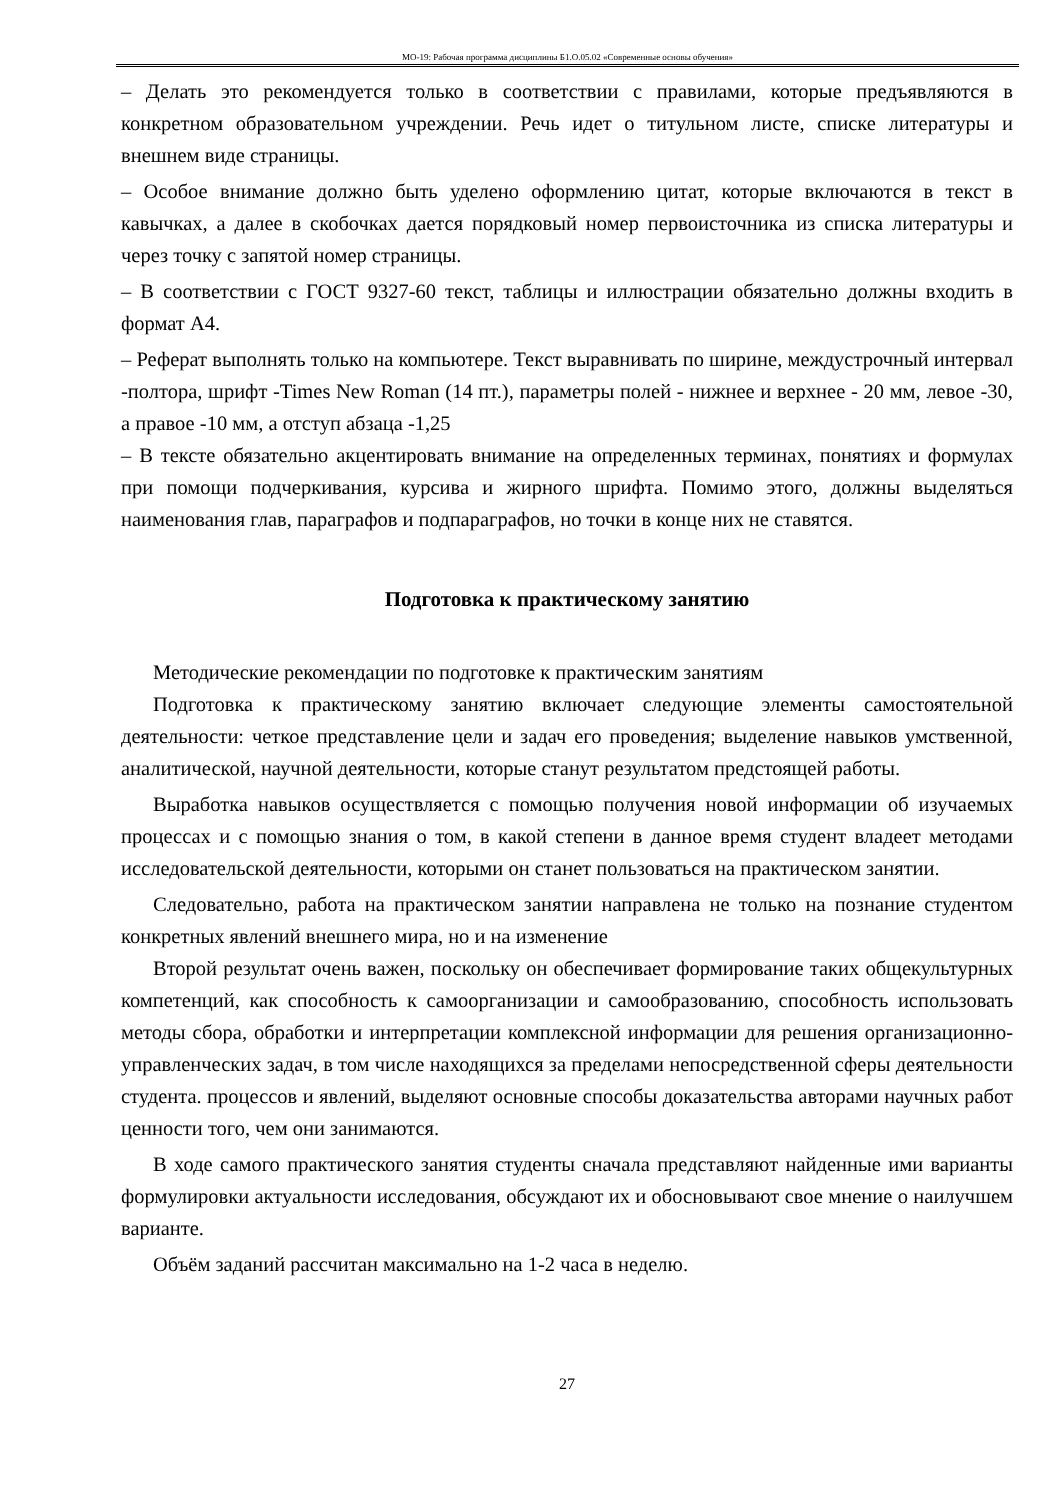МО-19: Рабочая программа дисциплины Б1.О.05.02 «Современные основы обучения»
– Делать это рекомендуется только в соответствии с правилами, которые предъявляются в конкретном образовательном учреждении. Речь идет о титульном листе, списке литературы и внешнем виде страницы.
– Особое внимание должно быть уделено оформлению цитат, которые включаются в текст в кавычках, а далее в скобочках дается порядковый номер первоисточника из списка литературы и через точку с запятой номер страницы.
– В соответствии с ГОСТ 9327-60 текст, таблицы и иллюстрации обязательно должны входить в формат А4.
– Реферат выполнять только на компьютере. Текст выравнивать по ширине, междустрочный интервал -полтора, шрифт -Times New Roman (14 пт.), параметры полей - нижнее и верхнее - 20 мм, левое -30, а правое -10 мм, а отступ абзаца -1,25
– В тексте обязательно акцентировать внимание на определенных терминах, понятиях и формулах при помощи подчеркивания, курсива и жирного шрифта. Помимо этого, должны выделяться наименования глав, параграфов и подпараграфов, но точки в конце них не ставятся.
Подготовка к практическому занятию
Методические рекомендации по подготовке к практическим занятиям
Подготовка к практическому занятию включает следующие элементы самостоятельной деятельности: четкое представление цели и задач его проведения; выделение навыков умственной, аналитической, научной деятельности, которые станут результатом предстоящей работы.
Выработка навыков осуществляется с помощью получения новой информации об изучаемых процессах и с помощью знания о том, в какой степени в данное время студент владеет методами исследовательской деятельности, которыми он станет пользоваться на практическом занятии.
Следовательно, работа на практическом занятии направлена не только на познание студентом конкретных явлений внешнего мира, но и на изменение
Второй результат очень важен, поскольку он обеспечивает формирование таких общекультурных компетенций, как способность к самоорганизации и самообразованию, способность использовать методы сбора, обработки и интерпретации комплексной информации для решения организационно-управленческих задач, в том числе находящихся за пределами непосредственной сферы деятельности студента. процессов и явлений, выделяют основные способы доказательства авторами научных работ ценности того, чем они занимаются.
В ходе самого практического занятия студенты сначала представляют найденные ими варианты формулировки актуальности исследования, обсуждают их и обосновывают свое мнение о наилучшем варианте.
Объём заданий рассчитан максимально на 1-2 часа в неделю.
27